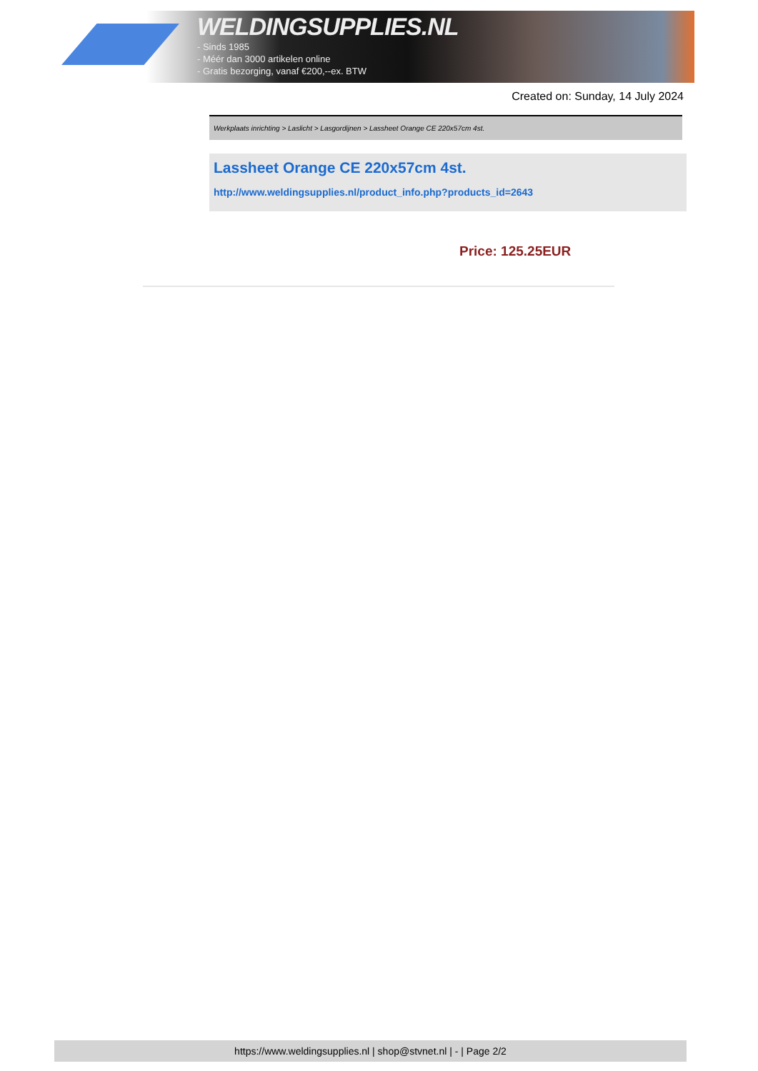WELDINGSUPPLIES.NL
- Sinds 1985
- Méér dan 3000 artikelen online
- Gratis bezorging, vanaf €200,--ex. BTW
Created on: Sunday, 14 July 2024
Werkplaats inrichting > Laslicht > Lasgordijnen > Lassheet Orange CE 220x57cm 4st.
Lassheet Orange CE 220x57cm 4st.
http://www.weldingsupplies.nl/product_info.php?products_id=2643
Price: 125.25EUR
https://www.weldingsupplies.nl | shop@stvnet.nl | - | Page 2/2